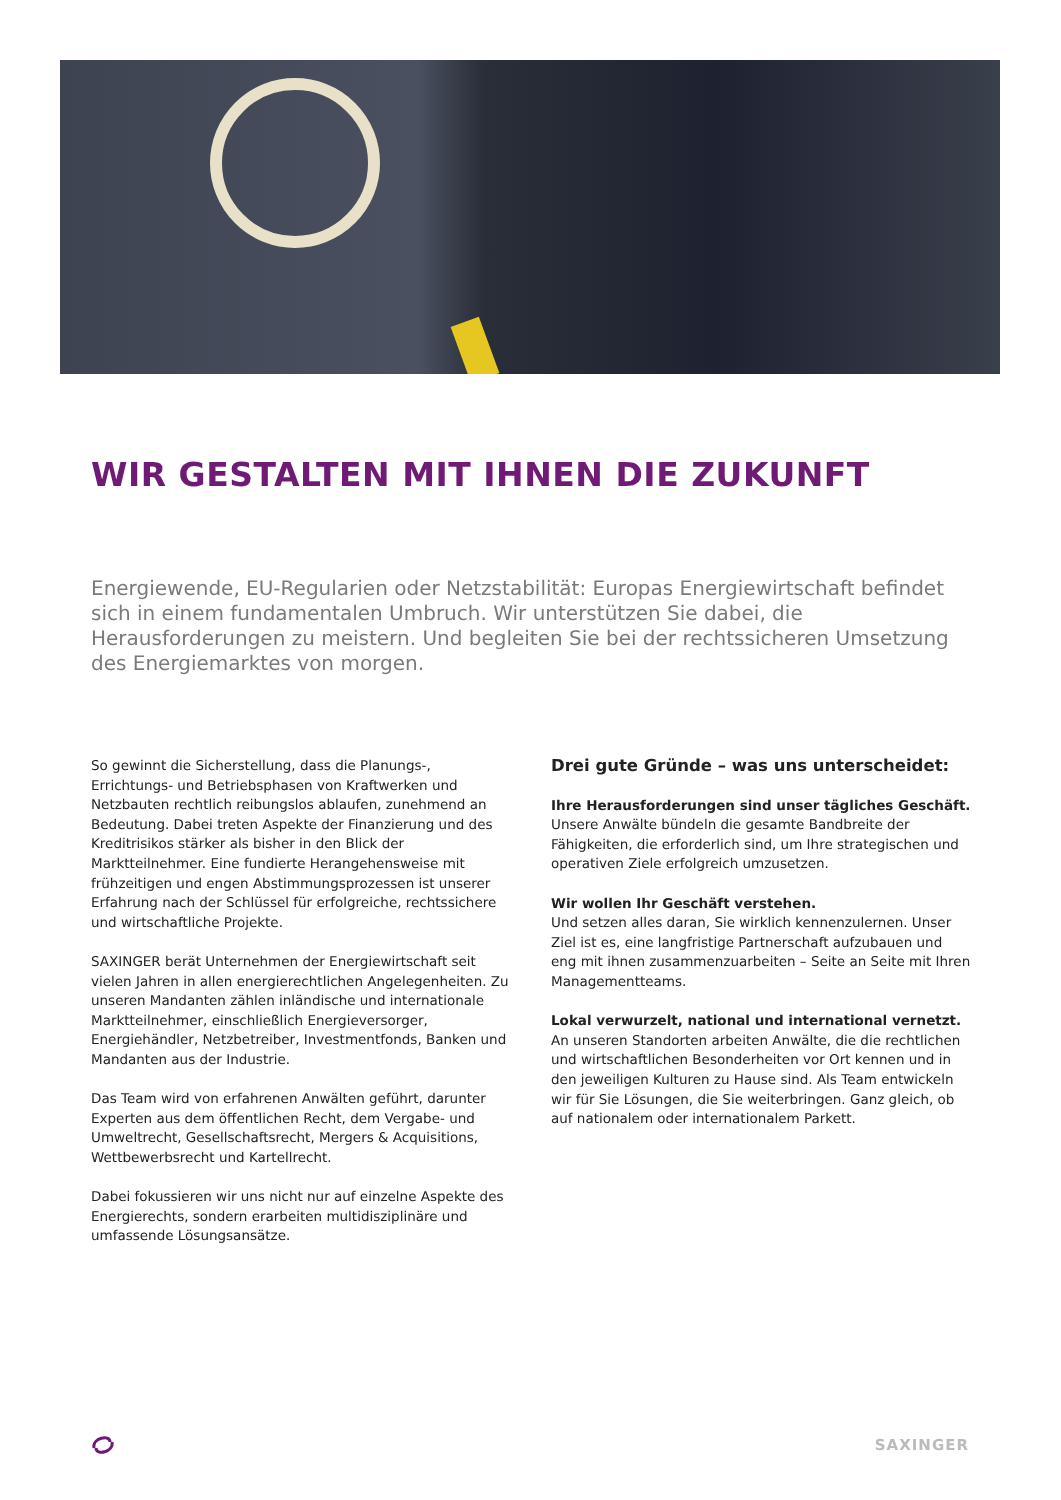WIR GESTALTEN MIT IHNEN DIE ZUKUNFT
Energiewende, EU-Regularien oder Netzstabilität: Europas Energiewirtschaft befindet sich in einem fundamentalen Umbruch. Wir unterstützen Sie dabei, die Herausforderungen zu meistern. Und begleiten Sie bei der rechtssicheren Umsetzung des Energiemarktes von morgen.
So gewinnt die Sicherstellung, dass die Planungs-, Errichtungs- und Betriebsphasen von Kraftwerken und Netzbauten rechtlich reibungslos ablaufen, zunehmend an Bedeutung. Dabei treten Aspekte der Finanzierung und des Kreditrisikos stärker als bisher in den Blick der Marktteilnehmer. Eine fundierte Herangehensweise mit frühzeitigen und engen Abstimmungsprozessen ist unserer Erfahrung nach der Schlüssel für erfolgreiche, rechtssichere und wirtschaftliche Projekte.
SAXINGER berät Unternehmen der Energiewirtschaft seit vielen Jahren in allen energierechtlichen Angelegenheiten. Zu unseren Mandanten zählen inländische und internationale Marktteilnehmer, einschließlich Energieversorger, Energiehändler, Netzbetreiber, Investmentfonds, Banken und Mandanten aus der Industrie.
Das Team wird von erfahrenen Anwälten geführt, darunter Experten aus dem öffentlichen Recht, dem Vergabe- und Umweltrecht, Gesellschaftsrecht, Mergers & Acquisitions, Wettbewerbsrecht und Kartellrecht.
Dabei fokussieren wir uns nicht nur auf einzelne Aspekte des Energierechts, sondern erarbeiten multidisziplinäre und umfassende Lösungsansätze.
Drei gute Gründe – was uns unterscheidet:
Ihre Herausforderungen sind unser tägliches Geschäft.
Unsere Anwälte bündeln die gesamte Bandbreite der Fähigkeiten, die erforderlich sind, um Ihre strategischen und operativen Ziele erfolgreich umzusetzen.
Wir wollen Ihr Geschäft verstehen.
Und setzen alles daran, Sie wirklich kennenzulernen. Unser Ziel ist es, eine langfristige Partnerschaft aufzubauen und eng mit ihnen zusammenzuarbeiten – Seite an Seite mit Ihren Managementteams.
Lokal verwurzelt, national und international vernetzt.
An unseren Standorten arbeiten Anwälte, die die rechtlichen und wirtschaftlichen Besonderheiten vor Ort kennen und in den jeweiligen Kulturen zu Hause sind. Als Team entwickeln wir für Sie Lösungen, die Sie weiterbringen. Ganz gleich, ob auf nationalem oder internationalem Parkett.
SAXINGER